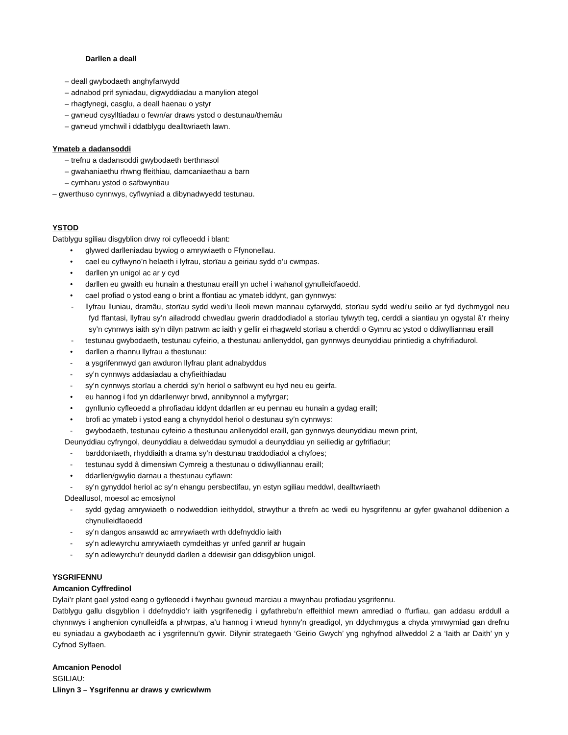Darllen a deall
– deall gwybodaeth anghyfarwydd
– adnabod prif syniadau, digwyddiadau a manylion ategol
– rhagfynegi, casglu, a deall haenau o ystyr
– gwneud cysylltiadau o fewn/ar draws ystod o destunau/themâu
– gwneud ymchwil i ddatblygu dealltwriaeth lawn.
Ymateb a dadansoddi
– trefnu a dadansoddi gwybodaeth berthnasol
– gwahaniaethu rhwng ffeithiau, damcaniaethau a barn
– cymharu ystod o safbwyntiau
– gwerthuso cynnwys, cyflwyniad a dibynadwyedd testunau.
YSTOD
Datblygu sgiliau disgyblion drwy roi cyfleoedd i blant:
• glywed darlleniadau bywiog o amrywiaeth o Ffynonellau.
• cael eu cyflwyno’n helaeth i lyfrau, storïau a geiriau sydd o’u cwmpas.
• darllen yn unigol ac ar y cyd
• darllen eu gwaith eu hunain a thestunau eraill yn uchel i wahanol gynulleidfaoedd.
• cael profiad o ystod eang o brint a ffontiau ac ymateb iddynt, gan gynnwys:
- llyfrau lluniau, dramâu, storïau sydd wedi’u lleoli mewn mannau cyfarwydd, storïau sydd wedi’u seilio ar fyd dychmygol neu fyd ffantasi, llyfrau sy’n ailadrodd chwedlau gwerin draddodiadol a storïau tylwyth teg, cerddi a siantiau yn ogystal â’r rheiny sy’n cynnwys iaith sy’n dilyn patrwm ac iaith y gellir ei rhagweld storïau a cherddi o Gymru ac ystod o ddiwylliannau eraill
- testunau gwybodaeth, testunau cyfeirio, a thestunau anllenyddol, gan gynnwys deunyddiau printiedig a chyfrifiadurol.
• darllen a rhannu llyfrau a thestunau:
- a ysgrifennwyd gan awduron llyfrau plant adnabyddus
- sy’n cynnwys addasiadau a chyfieithiadau
- sy’n cynnwys storïau a cherddi sy’n heriol o safbwynt eu hyd neu eu geirfa.
• eu hannog i fod yn ddarllenwyr brwd, annibynnol a myfyrgar;
• gynllunio cyfleoedd a phrofiadau iddynt ddarllen ar eu pennau eu hunain a gydag eraill;
• brofi ac ymateb i ystod eang a chynyddol heriol o destunau sy’n cynnwys:
- gwybodaeth, testunau cyfeirio a thestunau anllenyddol eraill, gan gynnwys deunyddiau mewn print,
Deunyddiau cyfryngol, deunyddiau a delweddau symudol a deunyddiau yn seiliedig ar gyfrifiadur;
- barddoniaeth, rhyddiaith a drama sy’n destunau traddodiadol a chyfoes;
- testunau sydd â dimensiwn Cymreig a thestunau o ddiwylliannau eraill;
• ddarllen/gwylio darnau a thestunau cyflawn:
- sy’n gynyddol heriol ac sy’n ehangu persbectifau, yn estyn sgiliau meddwl, dealltwriaeth
Ddeallusol, moesol ac emosiynol
- sydd gydag amrywiaeth o nodweddion ieithyddol, strwythur a threfn ac wedi eu hysgrifennu ar gyfer gwahanol ddibenion a chynulleidfaoedd
- sy’n dangos ansawdd ac amrywiaeth wrth ddefnyddio iaith
- sy’n adlewyrchu amrywiaeth cymdeithas yr unfed ganrif ar hugain
- sy’n adlewyrchu’r deunydd darllen a ddewisir gan ddisgyblion unigol.
YSGRIFENNU
Amcanion Cyffredinol
Dylai’r plant gael ystod eang o gyfleoedd i fwynhau gwneud marciau a mwynhau profiadau ysgrifennu.
Datblygu gallu disgyblion i ddefnyddio’r iaith ysgrifenedig i gyfathrebu’n effeithiol mewn amrediad o ffurfiau, gan addasu arddull a chynnwys i anghenion cynulleidfa a phwrpas, a’u hannog i wneud hynny’n greadigol, yn ddychmygus a chyda ymrwymiad gan drefnu eu syniadau a gwybodaeth ac i ysgrifennu’n gywir. Dilynir strategaeth ‘Geirio Gwych’ yng nghyfnod allweddol 2 a ‘Iaith ar Daith’ yn y Cyfnod Sylfaen.
Amcanion Penodol
SGILIAU:
Llinyn 3 – Ysgrifennu ar draws y cwricwlwm